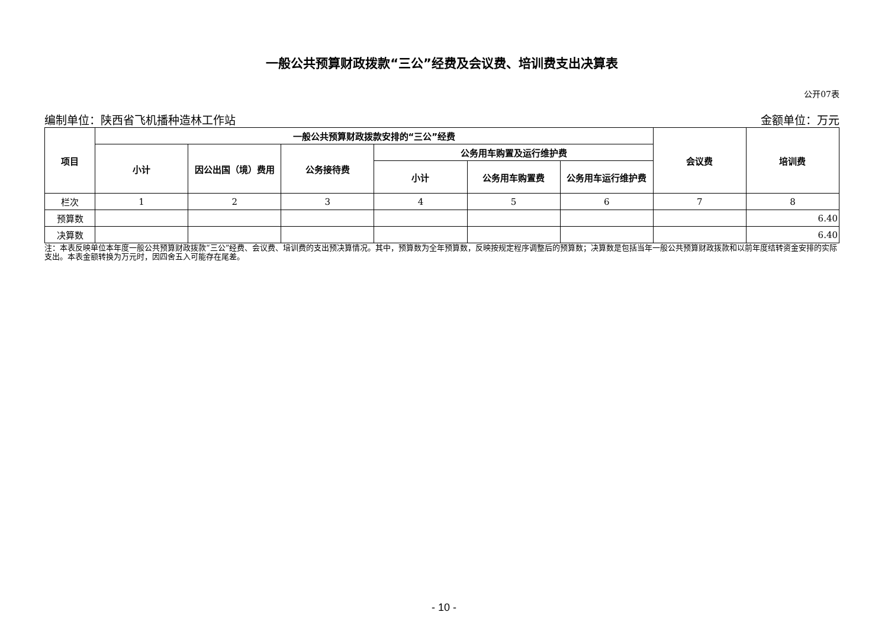一般公共预算财政拨款“三公”经费及会议费、培训费支出决算表
公开07表
编制单位：陕西省飞机播种造林工作站 金额单位：万元
| 项目 | 一般公共预算财政拨款安排的“三公”经费 | | | | | | 会议费 | 培训费 |
| --- | --- | --- | --- | --- | --- | --- | --- | --- |
| | 小计 | 因公出国（境）费用 | 公务接待费 | 公务用车购置及运行维护费 | | | | |
| | | | | 小计 | 公务用车购置费 | 公务用车运行维护费 | | |
| 栏次 | 1 | 2 | 3 | 4 | 5 | 6 | 7 | 8 |
| 预算数 | | | | | | | | 6.40 |
| 决算数 | | | | | | | | 6.40 |
注：本表反映单位本年度一般公共预算财政拨款“三公”经费、会议费、培训费的支出预决算情况。其中，预算数为全年预算数，反映按规定程序调整后的预算数；决算数是包括当年一般公共预算财政拨款和以前年度结转资金安排的实际支出。本表金额转换为万元时，因四舍五入可能存在尾差。
- 10 -